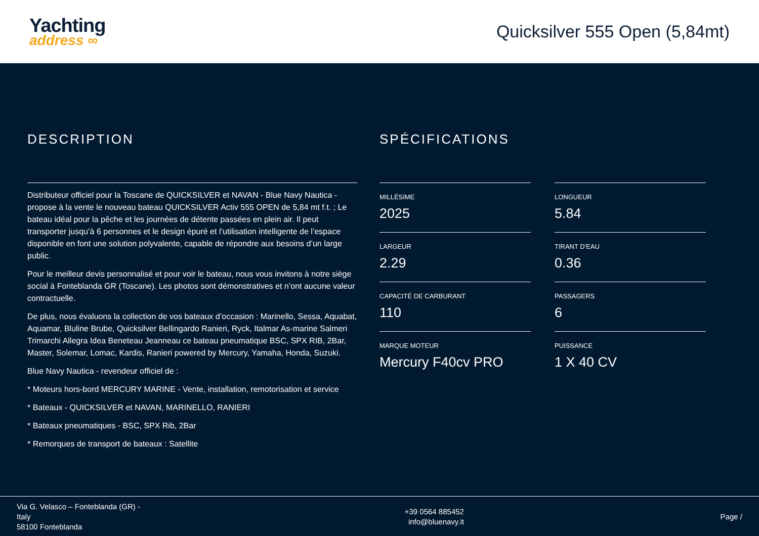Yachting
address ∞
Quicksilver 555 Open (5,84mt)
DESCRIPTION
Distributeur officiel pour la Toscane de QUICKSILVER et NAVAN - Blue Navy Nautica - propose à la vente le nouveau bateau QUICKSILVER Activ 555 OPEN de 5,84 mt f.t. ; Le bateau idéal pour la pêche et les journées de détente passées en plein air. Il peut transporter jusqu’à 6 personnes et le design épuré et l’utilisation intelligente de l’espace disponible en font une solution polyvalente, capable de répondre aux besoins d’un large public.
Pour le meilleur devis personnalisé et pour voir le bateau, nous vous invitons à notre siège social à Fonteblanda GR (Toscane). Les photos sont démonstratives et n’ont aucune valeur contractuelle.
De plus, nous évaluons la collection de vos bateaux d’occasion : Marinello, Sessa, Aquabat, Aquamar, Bluline Brube, Quicksilver Bellingardo Ranieri, Ryck, Italmar As-marine Salmeri Trimarchi Allegra Idea Beneteau Jeanneau ce bateau pneumatique BSC, SPX RIB, 2Bar, Master, Solemar, Lomac, Kardis, Ranieri powered by Mercury, Yamaha, Honda, Suzuki.
Blue Navy Nautica - revendeur officiel de :
* Moteurs hors-bord MERCURY MARINE - Vente, installation, remotorisation et service
* Bateaux - QUICKSILVER et NAVAN, MARINELLO, RANIERI
* Bateaux pneumatiques - BSC, SPX Rib, 2Bar
* Remorques de transport de bateaux : Satellite
SPÉCIFICATIONS
MILLÉSIME
2025
LONGUEUR
5.84
LARGEUR
2.29
TIRANT D'EAU
0.36
CAPACITÉ DE CARBURANT
110
PASSAGERS
6
MARQUE MOTEUR
Mercury F40cv PRO
PUISSANCE
1 X 40 CV
Via G. Velasco – Fonteblanda (GR) - Italy
58100 Fonteblanda
+39 0564 885452
info@bluenavy.it
Page /